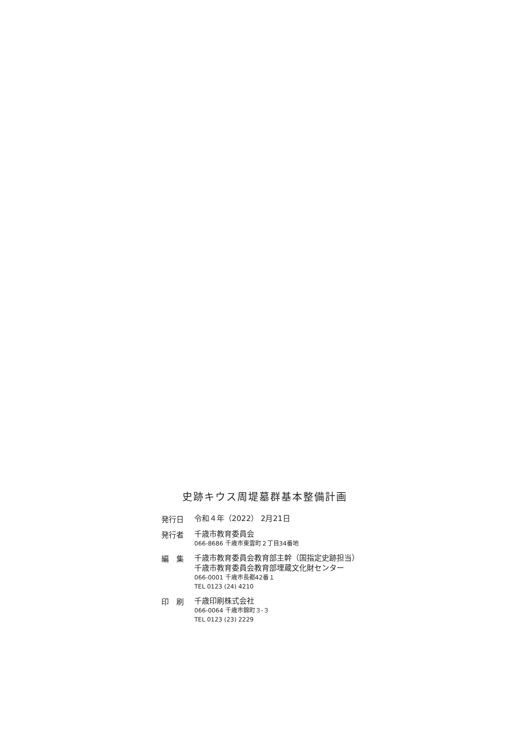史跡キウス周堤墓群基本整備計画
発行日
令和４年（2022） 2月21日
発行者
千歳市教育委員会
066-8686 千歳市東雲町２丁目34番地
編　集
千歳市教育委員会教育部主幹（国指定史跡担当）
千歳市教育委員会教育部埋蔵文化財センター
066-0001 千歳市長都42番１
TEL 0123 (24) 4210
印　刷
千歳印刷株式会社
066-0064 千歳市錦町３-３
TEL 0123 (23) 2229